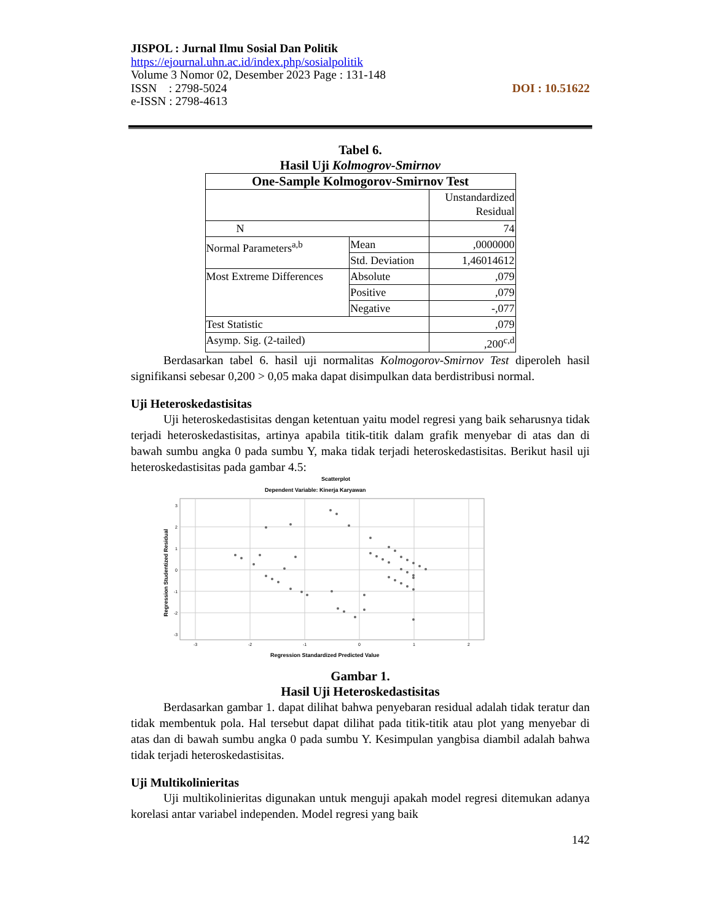JISPOL : Jurnal Ilmu Sosial Dan Politik
https://ejournal.uhn.ac.id/index.php/sosialpolitik
Volume 3 Nomor 02, Desember 2023 Page : 131-148
ISSN : 2798-5024 DOI : 10.51622
e-ISSN : 2798-4613
Tabel 6.
Hasil Uji Kolmogrov-Smirnov
| One-Sample Kolmogorov-Smirnov Test | | |
| --- | --- | --- |
| | | Unstandardized Residual |
| N | | 74 |
| Normal Parameters<sup>a,b</sup> | Mean | ,0000000 |
| | Std. Deviation | 1,46014612 |
| Most Extreme Differences | Absolute | ,079 |
| | Positive | ,079 |
| | Negative | -,077 |
| Test Statistic | | ,079 |
| Asymp. Sig. (2-tailed) | | ,200<sup>c,d</sup> |
Berdasarkan tabel 6. hasil uji normalitas Kolmogorov-Smirnov Test diperoleh hasil signifikansi sebesar 0,200 > 0,05 maka dapat disimpulkan data berdistribusi normal.
Uji Heteroskedastisitas
Uji heteroskedastisitas dengan ketentuan yaitu model regresi yang baik seharusnya tidak terjadi heteroskedastisitas, artinya apabila titik-titik dalam grafik menyebar di atas dan di bawah sumbu angka 0 pada sumbu Y, maka tidak terjadi heteroskedastisitas. Berikut hasil uji heteroskedastisitas pada gambar 4.5:
Scatterplot
Dependent Variable: Kinerja Karyawan
3
2
1
0
-1
-2
-3
-3
-2
-1
0
1
2
Regression Standardized Predicted Value
Regression Studentized Residual
Gambar 1.
Hasil Uji Heteroskedastisitas
Berdasarkan gambar 1. dapat dilihat bahwa penyebaran residual adalah tidak teratur dan tidak membentuk pola. Hal tersebut dapat dilihat pada titik-titik atau plot yang menyebar di atas dan di bawah sumbu angka 0 pada sumbu Y. Kesimpulan yangbisa diambil adalah bahwa tidak terjadi heteroskedastisitas.
Uji Multikolinieritas
Uji multikolinieritas digunakan untuk menguji apakah model regresi ditemukan adanya korelasi antar variabel independen. Model regresi yang baik
142